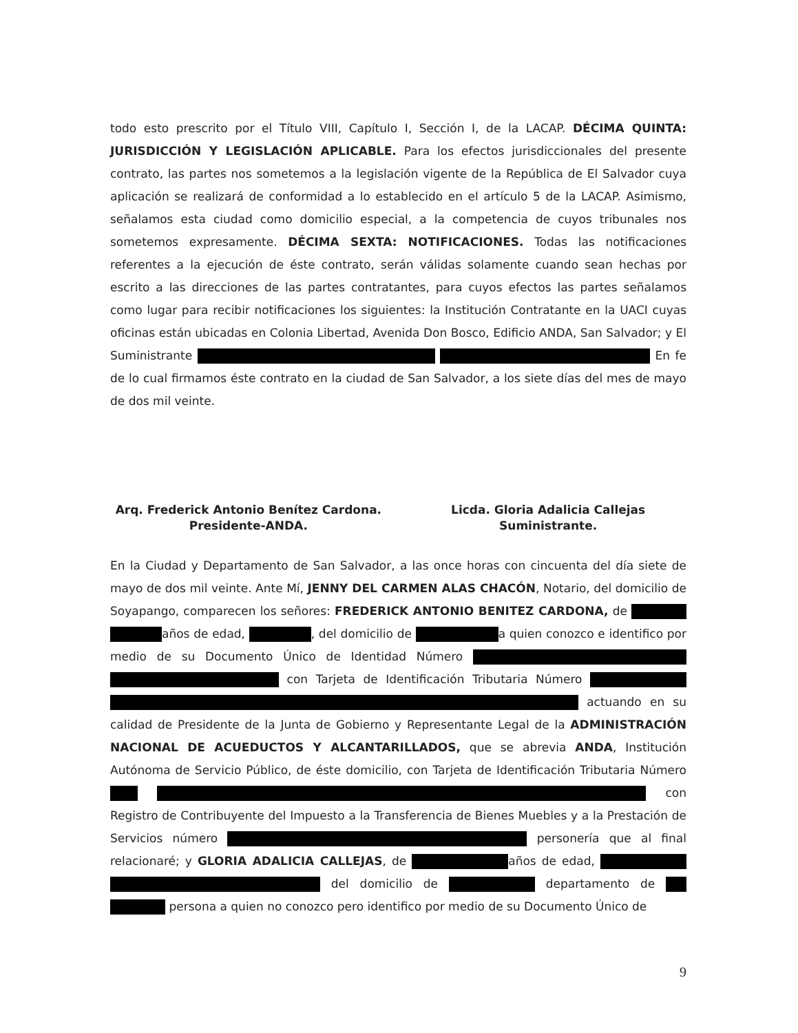todo esto prescrito por el Título VIII, Capítulo I, Sección I, de la LACAP. DÉCIMA QUINTA: JURISDICCIÓN Y LEGISLACIÓN APLICABLE. Para los efectos jurisdiccionales del presente contrato, las partes nos sometemos a la legislación vigente de la República de El Salvador cuya aplicación se realizará de conformidad a lo establecido en el artículo 5 de la LACAP. Asimismo, señalamos esta ciudad como domicilio especial, a la competencia de cuyos tribunales nos sometemos expresamente. DÉCIMA SEXTA: NOTIFICACIONES. Todas las notificaciones referentes a la ejecución de éste contrato, serán válidas solamente cuando sean hechas por escrito a las direcciones de las partes contratantes, para cuyos efectos las partes señalamos como lugar para recibir notificaciones los siguientes: la Institución Contratante en la UACI cuyas oficinas están ubicadas en Colonia Libertad, Avenida Don Bosco, Edificio ANDA, San Salvador; y El Suministrante En fe de lo cual firmamos éste contrato en la ciudad de San Salvador, a los siete días del mes de mayo de dos mil veinte.
Arq. Frederick Antonio Benítez Cardona.
Presidente-ANDA.
Licda. Gloria Adalicia Callejas
Suministrante.
En la Ciudad y Departamento de San Salvador, a las once horas con cincuenta del día siete de mayo de dos mil veinte. Ante Mí, JENNY DEL CARMEN ALAS CHACÓN, Notario, del domicilio de Soyapango, comparecen los señores: FREDERICK ANTONIO BENITEZ CARDONA, de años de edad, , del domicilio de a quien conozco e identifico por medio de su Documento Único de Identidad Número con Tarjeta de Identificación Tributaria Número actuando en su calidad de Presidente de la Junta de Gobierno y Representante Legal de la ADMINISTRACIÓN NACIONAL DE ACUEDUCTOS Y ALCANTARILLADOS, que se abrevia ANDA, Institución Autónoma de Servicio Público, de éste domicilio, con Tarjeta de Identificación Tributaria Número con Registro de Contribuyente del Impuesto a la Transferencia de Bienes Muebles y a la Prestación de Servicios número personería que al final relacionaré; y GLORIA ADALICIA CALLEJAS, de años de edad, del domicilio de departamento de persona a quien no conozco pero identifico por medio de su Documento Único de
9